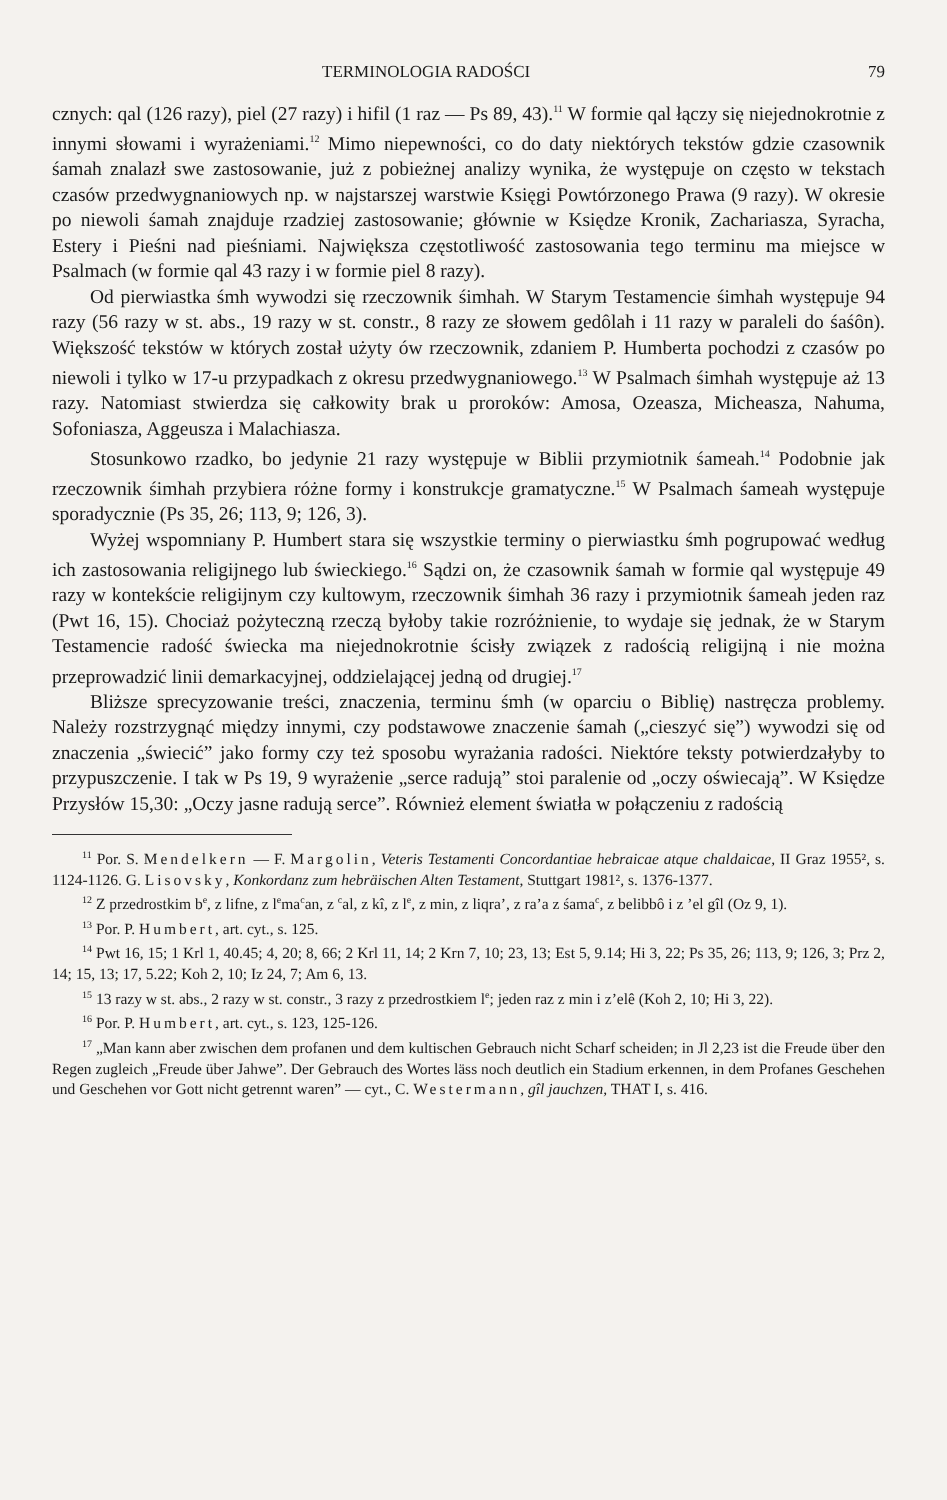TERMINOLOGIA RADOŚCI 79
cznych: qal (126 razy), piel (27 razy) i hifil (1 raz — Ps 89, 43).<sup>11</sup> W formie qal łączy się niejednokrotnie z innymi słowami i wyrażeniami.<sup>12</sup> Mimo niepewności, co do daty niektórych tekstów gdzie czasownik śamah znalazł swe zastosowanie, już z pobieżnej analizy wynika, że występuje on często w tekstach czasów przedwygnaniowych np. w najstarszej warstwie Księgi Powtórzonego Prawa (9 razy). W okresie po niewoli śamah znajduje rzadziej zastosowanie; głównie w Księdze Kronik, Zachariasza, Syracha, Estery i Pieśni nad pieśniami. Największa częstotliwość zastosowania tego terminu ma miejsce w Psalmach (w formie qal 43 razy i w formie piel 8 razy).
Od pierwiastka śmh wywodzi się rzeczownik śimhah. W Starym Testamencie śimhah występuje 94 razy (56 razy w st. abs., 19 razy w st. constr., 8 razy ze słowem gedôlah i 11 razy w paraleli do śaśôn). Większość tekstów w których został użyty ów rzeczownik, zdaniem P. Humberta pochodzi z czasów po niewoli i tylko w 17-u przypadkach z okresu przedwygnaniowego.<sup>13</sup> W Psalmach śimhah występuje aż 13 razy. Natomiast stwierdza się całkowity brak u proroków: Amosa, Ozeasza, Micheasza, Nahuma, Sofoniasza, Aggeusza i Malachiasza.
Stosunkowo rzadko, bo jedynie 21 razy występuje w Biblii przymiotnik śameah.<sup>14</sup> Podobnie jak rzeczownik śimhah przybiera różne formy i konstrukcje gramatyczne.<sup>15</sup> W Psalmach śameah występuje sporadycznie (Ps 35, 26; 113, 9; 126, 3).
Wyżej wspomniany P. Humbert stara się wszystkie terminy o pierwiastku śmh pogrupować według ich zastosowania religijnego lub świeckiego.<sup>16</sup> Sądzi on, że czasownik śamah w formie qal występuje 49 razy w kontekście religijnym czy kultowym, rzeczownik śimhah 36 razy i przymiotnik śameah jeden raz (Pwt 16, 15). Chociaż pożyteczną rzeczą byłoby takie rozróżnienie, to wydaje się jednak, że w Starym Testamencie radość świecka ma niejednokrotnie ścisły związek z radością religijną i nie można przeprowadzić linii demarkacyjnej, oddzielającej jedną od drugiej.<sup>17</sup>
Bliższe sprecyzowanie treści, znaczenia, terminu śmh (w oparciu o Biblię) nastręcza problemy. Należy rozstrzygnąć między innymi, czy podstawowe znaczenie śamah („cieszyć się”) wywodzi się od znaczenia „świecić” jako formy czy też sposobu wyrażania radości. Niektóre teksty potwierdzałyby to przypuszczenie. I tak w Ps 19, 9 wyrażenie „serce radują” stoi paralenie od „oczy oświecają”. W Księdze Przysłów 15,30: „Oczy jasne radują serce”. Również element światła w połączeniu z radością
<sup>11</sup> Por. S. Mendelkern — F. Margolin, Veteris Testamenti Concordantiae hebraicae atque chaldaicae, II Graz 1955², s. 1124-1126. G. Lisovsky, Konkordanz zum hebräischen Alten Testament, Stuttgart 1981², s. 1376-1377.
<sup>12</sup> Z przedrostkim b<sup>e</sup>, z lifne, z l<sup>e</sup>ma<sup>c</sup>an, z <sup>c</sup>al, z kî, z l<sup>e</sup>, z min, z liqra’, z ra’a z śama<sup>c</sup>, z belibbô i z ’el gîl (Oz 9, 1).
<sup>13</sup> Por. P. Humbert, art. cyt., s. 125.
<sup>14</sup> Pwt 16, 15; 1 Krl 1, 40.45; 4, 20; 8, 66; 2 Krl 11, 14; 2 Krn 7, 10; 23, 13; Est 5, 9.14; Hi 3, 22; Ps 35, 26; 113, 9; 126, 3; Prz 2, 14; 15, 13; 17, 5.22; Koh 2, 10; Iz 24, 7; Am 6, 13.
<sup>15</sup> 13 razy w st. abs., 2 razy w st. constr., 3 razy z przedrostkiem l<sup>e</sup>; jeden raz z min i z’elê (Koh 2, 10; Hi 3, 22).
<sup>16</sup> Por. P. Humbert, art. cyt., s. 123, 125-126.
<sup>17</sup> „Man kann aber zwischen dem profanen und dem kultischen Gebrauch nicht Scharf scheiden; in Jl 2,23 ist die Freude über den Regen zugleich „Freude über Jahwe”. Der Gebrauch des Wortes läss noch deutlich ein Stadium erkennen, in dem Profanes Geschehen und Geschehen vor Gott nicht getrennt waren” — cyt., C. Westermann, gîl jauchzen, THAT I, s. 416.